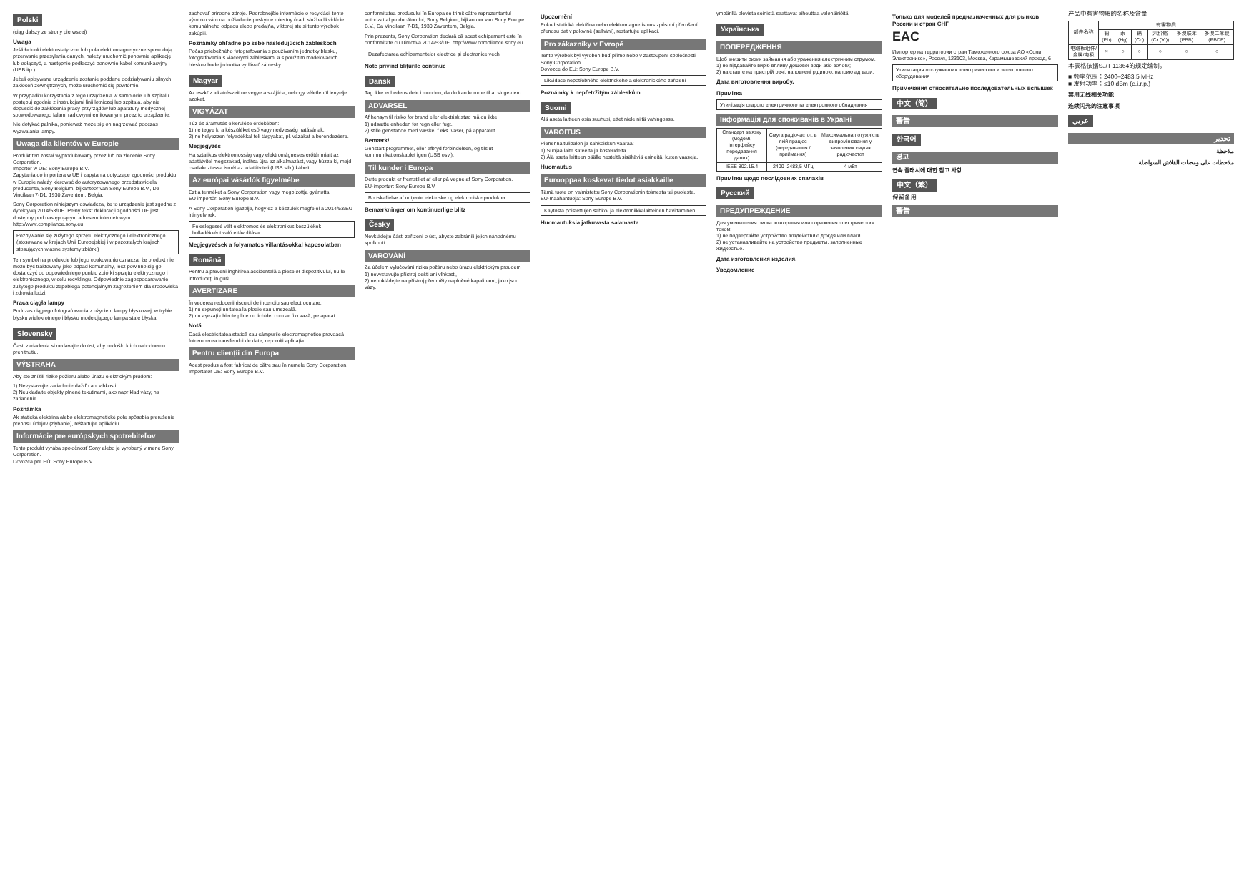Polski
(ciąg dalszy ze strony pierwszej)
Uwaga
Jeśli ładunki elektrostatyczne lub pola elektromagnetyczne spowodują przerwanie przesyłania danych, należy uruchomić ponownie aplikację lub odłączyć, a następnie podłączyć ponownie kabel komunikacyjny (USB itp.).
Jeżeli opisywane urządzenie zostanie poddane oddziaływaniu silnych zakłóceń zewnętrznych, może uruchomić się powtórnie.
W przypadku korzystania z tego urządzenia w samolocie lub szpitalu postępuj zgodnie z instrukcjami linii lotniczej lub szpitala, aby nie dopuścić do zakłócenia pracy przyrządów lub aparatury medycznej spowodowanego falami radiowymi emitowanymi przez to urządzenie.
Nie dotykać palnika, ponieważ może się on nagrzewać podczas wyzwalania lampy.
Uwaga dla klientów w Europie
Produkt ten został wyprodukowany przez lub na zlecenie Sony Corporation.
Importer w UE: Sony Europe B.V.
Zapytania do importera w UE i zapytania dotyczące zgodności produktu w Europie należy kierować do autoryzowanego przedstawiciela producenta, Sony Belgium, bijkantoor van Sony Europe B.V., Da Vincilaan 7-D1, 1930 Zaventem, Belgia.
Sony Corporation niniejszym oświadcza, że to urządzenie jest zgodne z dyrektywą 2014/53/UE. Pełny tekst deklaracji zgodności UE jest dostępny pod następującym adresem internetowym: http://www.compliance.sony.eu
Pozbywanie się zużytego sprzętu elektrycznego i elektronicznego (stosowane w krajach Unii Europejskiej i w pozostałych krajach stosujących własne systemy zbiórki)
Ten symbol na produkcie lub jego opakowaniu oznacza, że produkt nie może być traktowany jako odpad komunalny, lecz powinno się go dostarczyć do odpowiedniego punktu zbiórki sprzętu elektrycznego i elektronicznego, w celu recyklingu. Odpowiednie zagospodarowanie zużytego produktu zapobiega potencjalnym zagrożeniom dla środowiska i zdrowia ludzi.
Praca ciągła lampy
Podczas ciągłego fotografowania z użyciem lampy błyskowej, w trybie błysku wielokrotnego i błysku modelującego lampa stale błyska.
Slovensky
Časti zariadenia si nedavajte do úst, aby nedošlo k ich nahodnemu prehltnutiu.
VÝSTRAHA
Aby ste znížili riziko požiaru alebo úrazu elektrickým prúdom:
1) Nevystavujte zariadenie dažďu ani vlhkosti.
2) Neukladajte objekty plnené tekutinami, ako napríklad vázy, na zariadenie.
Poznámka
Ak statická elektrina alebo elektromagnetické pole spôsobia prerušenie prenosu údajov (zlyhanie), reštartujte aplikáciu.
Informácie pre európskych spotrebiteľov
Tento produkt vyrába spoločnosť Sony alebo je vyrobený v mene Sony Corporation.
Dovozca pre EÚ: Sony Europe B.V.
zachovať prírodné zdroje. Podrobnejšie informácie o recyklácii tohto výrobku vám na požiadanie poskytne miestny úrad, služba likvidácie komunálneho odpadu alebo predajňa, v ktorej ste si tento výrobok zakúpili.
Poznámky ohľadne po sebe nasledujúcich zábleskoch
Počas priebežného fotografovania s používaním jednotky blesku, fotografovania s viacerými zábleskami a s použitím modelovacích bleskov bude jednotka vydávať záblesky.
Magyar
Az eszköz alkatrészeit ne vegye a szájába, nehogy véletlenül lenyelje azokat.
VIGYÁZAT
Tűz és áramütés elkerülése érdekében:
1) ne tegye ki a készüléket eső vagy nedvesség hatásának,
2) ne helyezzen folyadékkal teli tárgyakat, pl. vázákat a berendezésre.
Megjegyzés
Ha sztatikus elektromosság vagy elektromágneses erőtér miatt az adatátvitel megszakad, indítsa újra az alkalmazást, vagy húzza ki, majd csatlakoztassa ismét az adatátviteli (USB stb.) kábelt.
Az európai vásárlók figyelmébe
Ezt a terméket a Sony Corporation vagy megbízottja gyártotta.
EU importőr: Sony Europe B.V.
A Sony Corporation igazolja, hogy ez a készülék megfelel a 2014/53/EU irányelvnek.
Feleslegessé vált elektromos és elektronikus készülékek hulladékként való eltávolítása
Megjegyzések a folyamatos villantásokkal kapcsolatban
Română
Pentru a preveni înghițirea accidentală a pieselor dispozitivului, nu le introduceți în gură.
AVERTIZARE
În vederea reducerii riscului de incendiu sau electrocutare,
1) nu expuneți unitatea la ploaie sau umezeală.
2) nu așezați obiecte pline cu lichide, cum ar fi o vază, pe aparat.
Notă
Dacă electricitatea statică sau câmpurile electromagnetice provoacă întreruperea transferului de date, reporniți aplicația.
Pentru clienții din Europa
Acest produs a fost fabricat de către sau în numele Sony Corporation.
Importator UE: Sony Europe B.V.
conformitatea produsului în Europa se trimit către reprezentantul autorizat al producătorului, Sony Belgium, bijkantoor van Sony Europe B.V., Da Vincilaan 7-D1, 1930 Zaventem, Belgia.
Prin prezenta, Sony Corporation declară că acest echipament este în conformitate cu Directiva 2014/53/UE. http://www.compliance.sony.eu
Dezafectarea echipamentelor electrice și electronice vechi
Note privind bliţurile continue
Dansk
Tag ikke enhedens dele i munden, da du kan komme til at sluge dem.
ADVARSEL
Af hensyn til risiko for brand eller elektrisk stød må du ikke
1) udsætte enheden for regn eller fugt.
2) stille genstande med væske, f.eks. vaser, på apparatet.
Bemærk!
Genstart programmet, eller afbryd forbindelsen, og tilslut kommunikationskablet igen (USB osv.).
Til kunder i Europa
Dette produkt er fremstillet af eller på vegne af Sony Corporation.
EU-importør: Sony Europe B.V.
Bortskaffelse af udtjente elektriske og elektroniske produkter
Bemærkninger om kontinuerlige blitz
Česky
Nevkládejte části zařízení o úst, abyste zabránili jejich náhodnému spolknutí.
VAROVÁNÍ
Za účelem vylučování rizika požáru nebo úrazu elektrickým proudem
1) nevystavujte přístroj dešti ani vlhkosti,
2) nepokládejte na přístroj předměty naplněné kapalinami, jako jsou vázy.
Upozornění
Pokud statická elektřina nebo elektromagnetismus způsobí přerušení přenosu dat v polovině (selhání), restartujte aplikaci.
Pro zákazníky v Evropě
Tento výrobek byl vyroben buď přímo nebo v zastoupení společnosti Sony Corporation.
Dovozce do EU: Sony Europe B.V.
Likvidace nepotřebného elektrického a elektronického zařízení
Poznámky k nepřetržitým zábleskům
Suomi
Älä aseta laitteen osia suuhusi, ettet niele niitä vahingossa.
VAROITUS
Pienennä tulipalon ja sähköiskun vaaraa:
1) Suojaa laite sateelta ja kosteudelta.
2) Älä aseta laitteen päälle nesteltä sisältäviä esineitä, kuten vaaseja.
Huomautus
Eurooppaa koskevat tiedot asiakkaille
Tämä tuote on valmistettu Sony Corporationin toimesta tai puolesta.
EU-maahantuoja: Sony Europe B.V.
Käytöstä poistettujen sähkö- ja elektroniikkalaitteiden hävittäminen
Huomautuksia jatkuvasta salamasta
ympärillä olevista seinistä saattavat aiheuttaa valohäiriöitä.
Українська
ПОПЕРЕДЖЕННЯ
Щоб знизити ризик займання або ураження електричним струмом,
1) не піддавайте виріб впливу дощової води або вологи;
2) на ставте на пристрій речі, наповнені рідиною, наприклад вази.
Дата виготовлення виробу.
Примітка
Утилізація старого електричного та електронного обладнання
Інформація для споживачів в Україні
| Стандарт зв'язку (модемі, інтерфейсу передавання даних) | Смуга радіочастот, в якій працює (передавання / приймання) | Максимальна потужність випромінювання у заявлених смугах радіочастот |
| --- | --- | --- |
| IEEE 802.15.4 | 2400–2483,5 МГц | 4 мВт |
Примітки щодо послідовних спалахів
Русский
ПРЕДУПРЕЖДЕНИЕ
Для уменьшения риска возгорания или поражения электрическим током:
1) не подвергайте устройство воздействию дождя или влаги.
2) не устанавливайте на устройство предметы, заполненные жидкостью.
Дата изготовления изделия.
Уведомление
Только для моделей предназначенных для рынков России и стран СНГ
EAC
Импортер на территории стран Таможенного союза АО «Сони Электроникс», Россия, 123103, Москва, Карамышевский проезд, 6
Утилизация отслуживших электрического и электронного оборудования
Примечания относительно последовательных вспышек
中文（简）
警告
한국어
경고
연속 플래시에 대한 참고 사항
中文（繁）
保留备用
警告
产品中有害物质的名称及含量
| 部件名称 | 有害物质 | | | | | |
| --- | --- | --- | --- | --- | --- | --- |
| | 铅 (Pb) | 汞 (Hg) | 镉 (Cd) | 六价铬 (Cr (VI)) | 多溴联苯 (PBB) | 多溴二苯醚 (PBDE) |
| 电路板组件/金属/电极 | × | ○ | ○ | ○ | ○ | ○ |
本表格依据SJ/T 11364的规定编制。
■ 频率范围：2400–2483.5 MHz
■ 发射功率：≤10 dBm (e.i.r.p.)
禁用无线相关功能
连续闪光的注意事项
عربي
تحذير
ملاحظة
ملاحظات على ومضات الفلاش المتواصلة